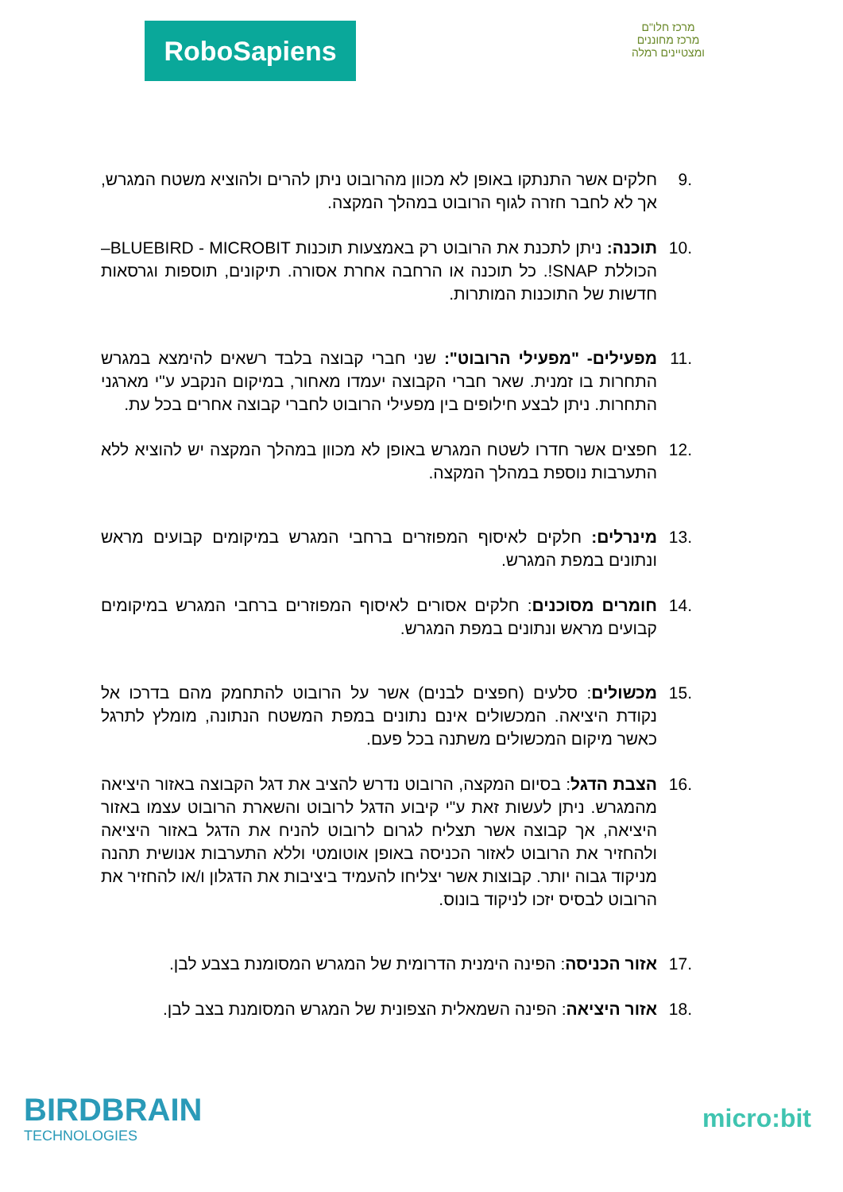RoboSapiens
מרכז חלו"ם
מרכז מחוננים ומצטיינים רמלה
.9 חלקים אשר התנתקו באופן לא מכוון מהרובוט ניתן להרים ולהוציא משטח המגרש, אך לא לחבר חזרה לגוף הרובוט במהלך המקצה.
.10 תוכנה: ניתן לתכנת את הרובוט רק באמצעות תוכנות BLUEBIRD - MICROBIT– הכוללת SNAP!. כל תוכנה או הרחבה אחרת אסורה. תיקונים, תוספות וגרסאות חדשות של התוכנות המותרות.
.11 מפעילים- "מפעילי הרובוט": שני חברי קבוצה בלבד רשאים להימצא במגרש התחרות בו זמנית. שאר חברי הקבוצה יעמדו מאחור, במיקום הנקבע ע"י מארגני התחרות. ניתן לבצע חילופים בין מפעילי הרובוט לחברי קבוצה אחרים בכל עת.
.12 חפצים אשר חדרו לשטח המגרש באופן לא מכוון במהלך המקצה יש להוציא ללא התערבות נוספת במהלך המקצה.
.13 מינרלים: חלקים לאיסוף המפוזרים ברחבי המגרש במיקומים קבועים מראש ונתונים במפת המגרש.
.14 חומרים מסוכנים: חלקים אסורים לאיסוף המפוזרים ברחבי המגרש במיקומים קבועים מראש ונתונים במפת המגרש.
.15 מכשולים: סלעים (חפצים לבנים) אשר על הרובוט להתחמק מהם בדרכו אל נקודת היציאה. המכשולים אינם נתונים במפת המשטח הנתונה, מומלץ לתרגל כאשר מיקום המכשולים משתנה בכל פעם.
.16 הצבת הדגל: בסיום המקצה, הרובוט נדרש להציב את דגל הקבוצה באזור היציאה מהמגרש. ניתן לעשות זאת ע"י קיבוע הדגל לרובוט והשארת הרובוט עצמו באזור היציאה, אך קבוצה אשר תצליח לגרום לרובוט להניח את הדגל באזור היציאה ולהחזיר את הרובוט לאזור הכניסה באופן אוטומטי וללא התערבות אנושית תהנה מניקוד גבוה יותר. קבוצות אשר יצליחו להעמיד ביציבות את הדגלון ו/או להחזיר את הרובוט לבסיס יזכו לניקוד בונוס.
.17 אזור הכניסה: הפינה הימנית הדרומית של המגרש המסומנת בצבע לבן.
.18 אזור היציאה: הפינה השמאלית הצפונית של המגרש המסומנת בצב לבן.
BIRDBRAIN
TECHNOLOGIES
micro:bit